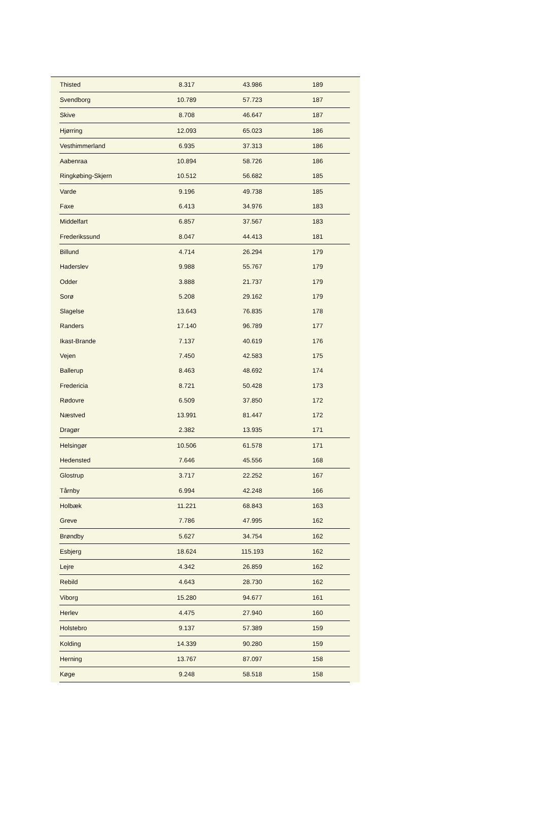| Thisted | 8.317 | 43.986 | 189 |
| Svendborg | 10.789 | 57.723 | 187 |
| Skive | 8.708 | 46.647 | 187 |
| Hjørring | 12.093 | 65.023 | 186 |
| Vesthimmerland | 6.935 | 37.313 | 186 |
| Aabenraa | 10.894 | 58.726 | 186 |
| Ringkøbing-Skjern | 10.512 | 56.682 | 185 |
| Varde | 9.196 | 49.738 | 185 |
| Faxe | 6.413 | 34.976 | 183 |
| Middelfart | 6.857 | 37.567 | 183 |
| Frederikssund | 8.047 | 44.413 | 181 |
| Billund | 4.714 | 26.294 | 179 |
| Haderslev | 9.988 | 55.767 | 179 |
| Odder | 3.888 | 21.737 | 179 |
| Sorø | 5.208 | 29.162 | 179 |
| Slagelse | 13.643 | 76.835 | 178 |
| Randers | 17.140 | 96.789 | 177 |
| Ikast-Brande | 7.137 | 40.619 | 176 |
| Vejen | 7.450 | 42.583 | 175 |
| Ballerup | 8.463 | 48.692 | 174 |
| Fredericia | 8.721 | 50.428 | 173 |
| Rødovre | 6.509 | 37.850 | 172 |
| Næstved | 13.991 | 81.447 | 172 |
| Dragør | 2.382 | 13.935 | 171 |
| Helsingør | 10.506 | 61.578 | 171 |
| Hedensted | 7.646 | 45.556 | 168 |
| Glostrup | 3.717 | 22.252 | 167 |
| Tårnby | 6.994 | 42.248 | 166 |
| Holbæk | 11.221 | 68.843 | 163 |
| Greve | 7.786 | 47.995 | 162 |
| Brøndby | 5.627 | 34.754 | 162 |
| Esbjerg | 18.624 | 115.193 | 162 |
| Lejre | 4.342 | 26.859 | 162 |
| Rebild | 4.643 | 28.730 | 162 |
| Viborg | 15.280 | 94.677 | 161 |
| Herlev | 4.475 | 27.940 | 160 |
| Holstebro | 9.137 | 57.389 | 159 |
| Kolding | 14.339 | 90.280 | 159 |
| Herning | 13.767 | 87.097 | 158 |
| Køge | 9.248 | 58.518 | 158 |